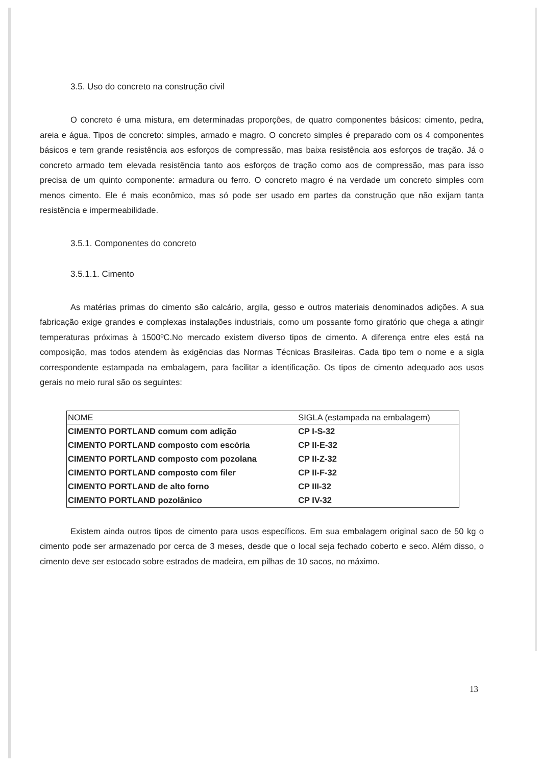3.5. Uso do concreto na construção civil
O concreto é uma mistura, em determinadas proporções, de quatro componentes básicos: cimento, pedra, areia e água. Tipos de concreto: simples, armado e magro. O concreto simples é preparado com os 4 componentes básicos e tem grande resistência aos esforços de compressão, mas baixa resistência aos esforços de tração. Já o concreto armado tem elevada resistência tanto aos esforços de tração como aos de compressão, mas para isso precisa de um quinto componente: armadura ou ferro. O concreto magro é na verdade um concreto simples com menos cimento. Ele é mais econômico, mas só pode ser usado em partes da construção que não exijam tanta resistência e impermeabilidade.
3.5.1. Componentes do concreto
3.5.1.1. Cimento
As matérias primas do cimento são calcário, argila, gesso e outros materiais denominados adições. A sua fabricação exige grandes e complexas instalações industriais, como um possante forno giratório que chega a atingir temperaturas próximas à 1500ºC.No mercado existem diverso tipos de cimento. A diferença entre eles está na composição, mas todos atendem às exigências das Normas Técnicas Brasileiras. Cada tipo tem o nome e a sigla correspondente estampada na embalagem, para facilitar a identificação. Os tipos de cimento adequado aos usos gerais no meio rural são os seguintes:
| NOME | SIGLA (estampada na embalagem) |
| --- | --- |
| CIMENTO PORTLAND comum com adição | CP I-S-32 |
| CIMENTO PORTLAND composto com escória | CP II-E-32 |
| CIMENTO PORTLAND composto com pozolana | CP II-Z-32 |
| CIMENTO PORTLAND composto com filer | CP II-F-32 |
| CIMENTO PORTLAND de alto forno | CP III-32 |
| CIMENTO PORTLAND pozolânico | CP IV-32 |
Existem ainda outros tipos de cimento para usos específicos. Em sua embalagem original saco de 50 kg o cimento pode ser armazenado por cerca de 3 meses, desde que o local seja fechado coberto e seco. Além disso, o cimento deve ser estocado sobre estrados de madeira, em pilhas de 10 sacos, no máximo.
13